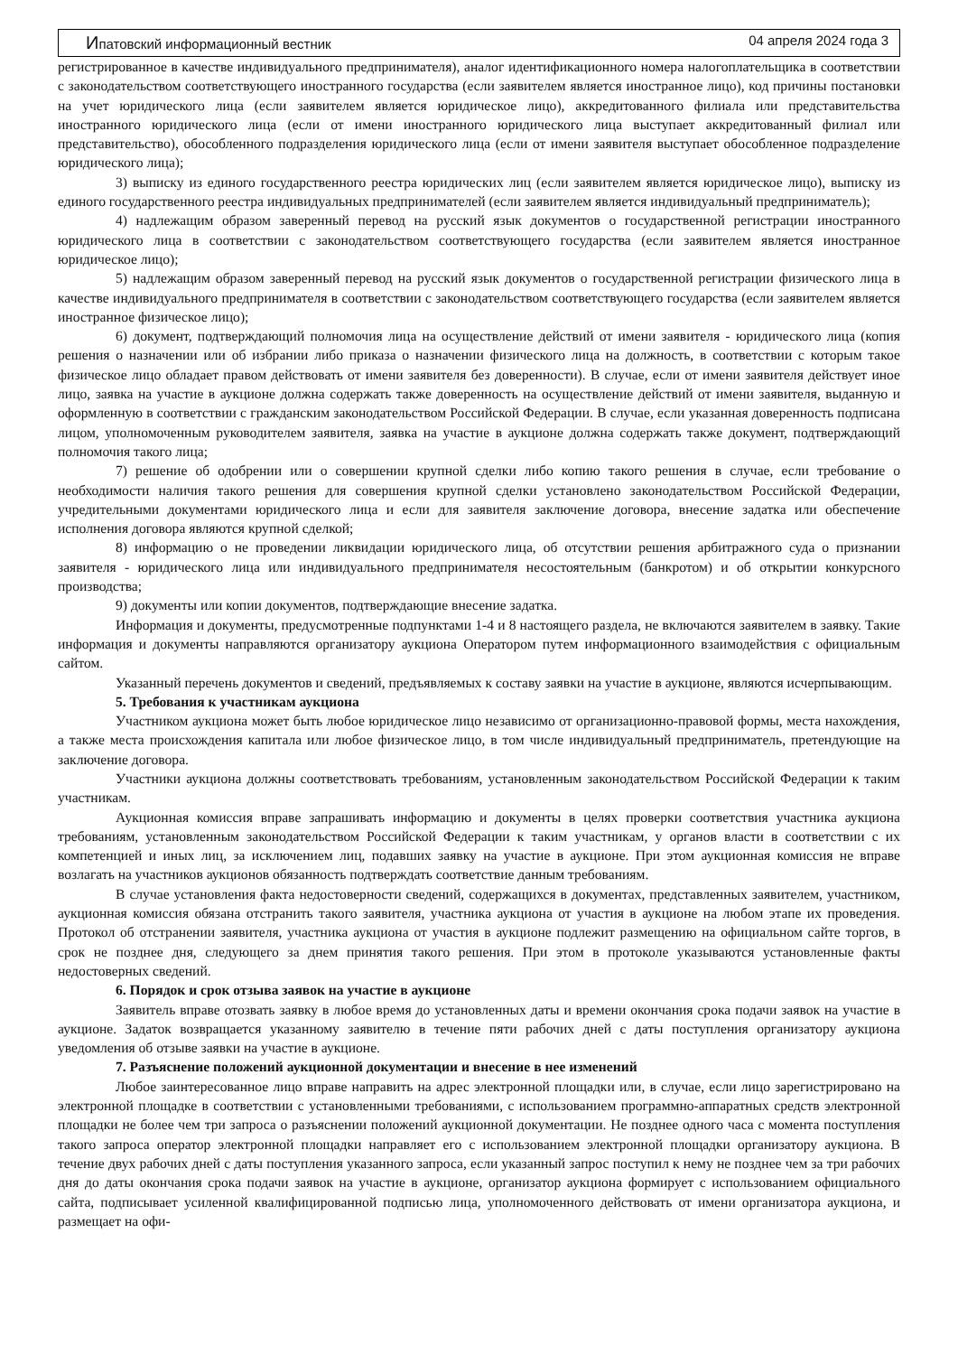Ипатовский информационный вестник 04 апреля 2024 года 3
регистрированное в качестве индивидуального предпринимателя), аналог идентификационного номера налогоплательщика в соответствии с законодательством соответствующего иностранного государства (если заявителем является иностранное лицо), код причины постановки на учет юридического лица (если заявителем является юридическое лицо), аккредитованного филиала или представительства иностранного юридического лица (если от имени иностранного юридического лица выступает аккредитованный филиал или представительство), обособленного подразделения юридического лица (если от имени заявителя выступает обособленное подразделение юридического лица);
3) выписку из единого государственного реестра юридических лиц (если заявителем является юридическое лицо), выписку из единого государственного реестра индивидуальных предпринимателей (если заявителем является индивидуальный предприниматель);
4) надлежащим образом заверенный перевод на русский язык документов о государственной регистрации иностранного юридического лица в соответствии с законодательством соответствующего государства (если заявителем является иностранное юридическое лицо);
5) надлежащим образом заверенный перевод на русский язык документов о государственной регистрации физического лица в качестве индивидуального предпринимателя в соответствии с законодательством соответствующего государства (если заявителем является иностранное физическое лицо);
6) документ, подтверждающий полномочия лица на осуществление действий от имени заявителя - юридического лица (копия решения о назначении или об избрании либо приказа о назначении физического лица на должность, в соответствии с которым такое физическое лицо обладает правом действовать от имени заявителя без доверенности). В случае, если от имени заявителя действует иное лицо, заявка на участие в аукционе должна содержать также доверенность на осуществление действий от имени заявителя, выданную и оформленную в соответствии с гражданским законодательством Российской Федерации. В случае, если указанная доверенность подписана лицом, уполномоченным руководителем заявителя, заявка на участие в аукционе должна содержать также документ, подтверждающий полномочия такого лица;
7) решение об одобрении или о совершении крупной сделки либо копию такого решения в случае, если требование о необходимости наличия такого решения для совершения крупной сделки установлено законодательством Российской Федерации, учредительными документами юридического лица и если для заявителя заключение договора, внесение задатка или обеспечение исполнения договора являются крупной сделкой;
8) информацию о не проведении ликвидации юридического лица, об отсутствии решения арбитражного суда о признании заявителя - юридического лица или индивидуального предпринимателя несостоятельным (банкротом) и об открытии конкурсного производства;
9) документы или копии документов, подтверждающие внесение задатка.
Информация и документы, предусмотренные подпунктами 1-4 и 8 настоящего раздела, не включаются заявителем в заявку. Такие информация и документы направляются организатору аукциона Оператором путем информационного взаимодействия с официальным сайтом.
Указанный перечень документов и сведений, предъявляемых к составу заявки на участие в аукционе, являются исчерпывающим.
5. Требования к участникам аукциона
Участником аукциона может быть любое юридическое лицо независимо от организационно-правовой формы, места нахождения, а также места происхождения капитала или любое физическое лицо, в том числе индивидуальный предприниматель, претендующие на заключение договора.
Участники аукциона должны соответствовать требованиям, установленным законодательством Российской Федерации к таким участникам.
Аукционная комиссия вправе запрашивать информацию и документы в целях проверки соответствия участника аукциона требованиям, установленным законодательством Российской Федерации к таким участникам, у органов власти в соответствии с их компетенцией и иных лиц, за исключением лиц, подавших заявку на участие в аукционе. При этом аукционная комиссия не вправе возлагать на участников аукционов обязанность подтверждать соответствие данным требованиям.
В случае установления факта недостоверности сведений, содержащихся в документах, представленных заявителем, участником, аукционная комиссия обязана отстранить такого заявителя, участника аукциона от участия в аукционе на любом этапе их проведения. Протокол об отстранении заявителя, участника аукциона от участия в аукционе подлежит размещению на официальном сайте торгов, в срок не позднее дня, следующего за днем принятия такого решения. При этом в протоколе указываются установленные факты недостоверных сведений.
6. Порядок и срок отзыва заявок на участие в аукционе
Заявитель вправе отозвать заявку в любое время до установленных даты и времени окончания срока подачи заявок на участие в аукционе. Задаток возвращается указанному заявителю в течение пяти рабочих дней с даты поступления организатору аукциона уведомления об отзыве заявки на участие в аукционе.
7. Разъяснение положений аукционной документации и внесение в нее изменений
Любое заинтересованное лицо вправе направить на адрес электронной площадки или, в случае, если лицо зарегистрировано на электронной площадке в соответствии с установленными требованиями, с использованием программно-аппаратных средств электронной площадки не более чем три запроса о разъяснении положений аукционной документации. Не позднее одного часа с момента поступления такого запроса оператор электронной площадки направляет его с использованием электронной площадки организатору аукциона. В течение двух рабочих дней с даты поступления указанного запроса, если указанный запрос поступил к нему не позднее чем за три рабочих дня до даты окончания срока подачи заявок на участие в аукционе, организатор аукциона формирует с использованием официального сайта, подписывает усиленной квалифицированной подписью лица, уполномоченного действовать от имени организатора аукциона, и размещает на офи-